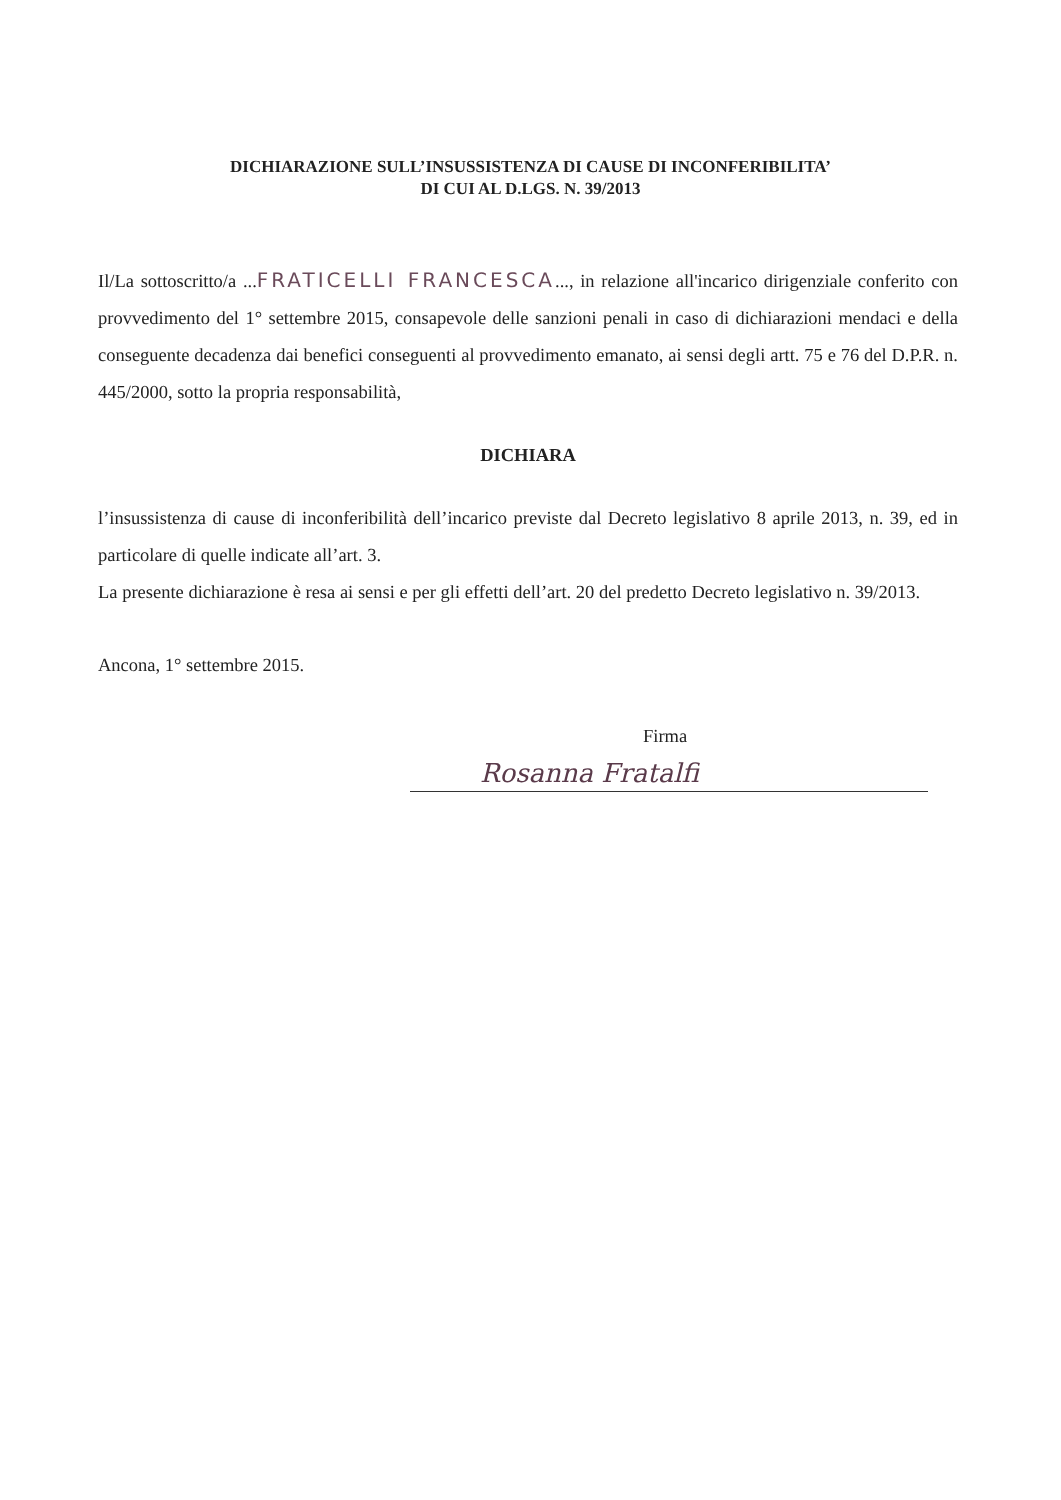DICHIARAZIONE SULL’INSUSSISTENZA DI CAUSE DI INCONFERIBILITA’
DI CUI AL D.LGS. N. 39/2013
Il/La sottoscritto/a ...FRATICELLI FRANCESCA..., in relazione all'incarico dirigenziale conferito con provvedimento del 1° settembre 2015, consapevole delle sanzioni penali in caso di dichiarazioni mendaci e della conseguente decadenza dai benefici conseguenti al provvedimento emanato, ai sensi degli artt. 75 e 76 del D.P.R. n. 445/2000, sotto la propria responsabilità,
DICHIARA
l’insussistenza di cause di inconferibilità dell’incarico previste dal Decreto legislativo 8 aprile 2013, n. 39, ed in particolare di quelle indicate all’art. 3.
La presente dichiarazione è resa ai sensi e per gli effetti dell’art. 20 del predetto Decreto legislativo n. 39/2013.
Ancona, 1° settembre 2015.
Firma
Rosanna Fratalfi